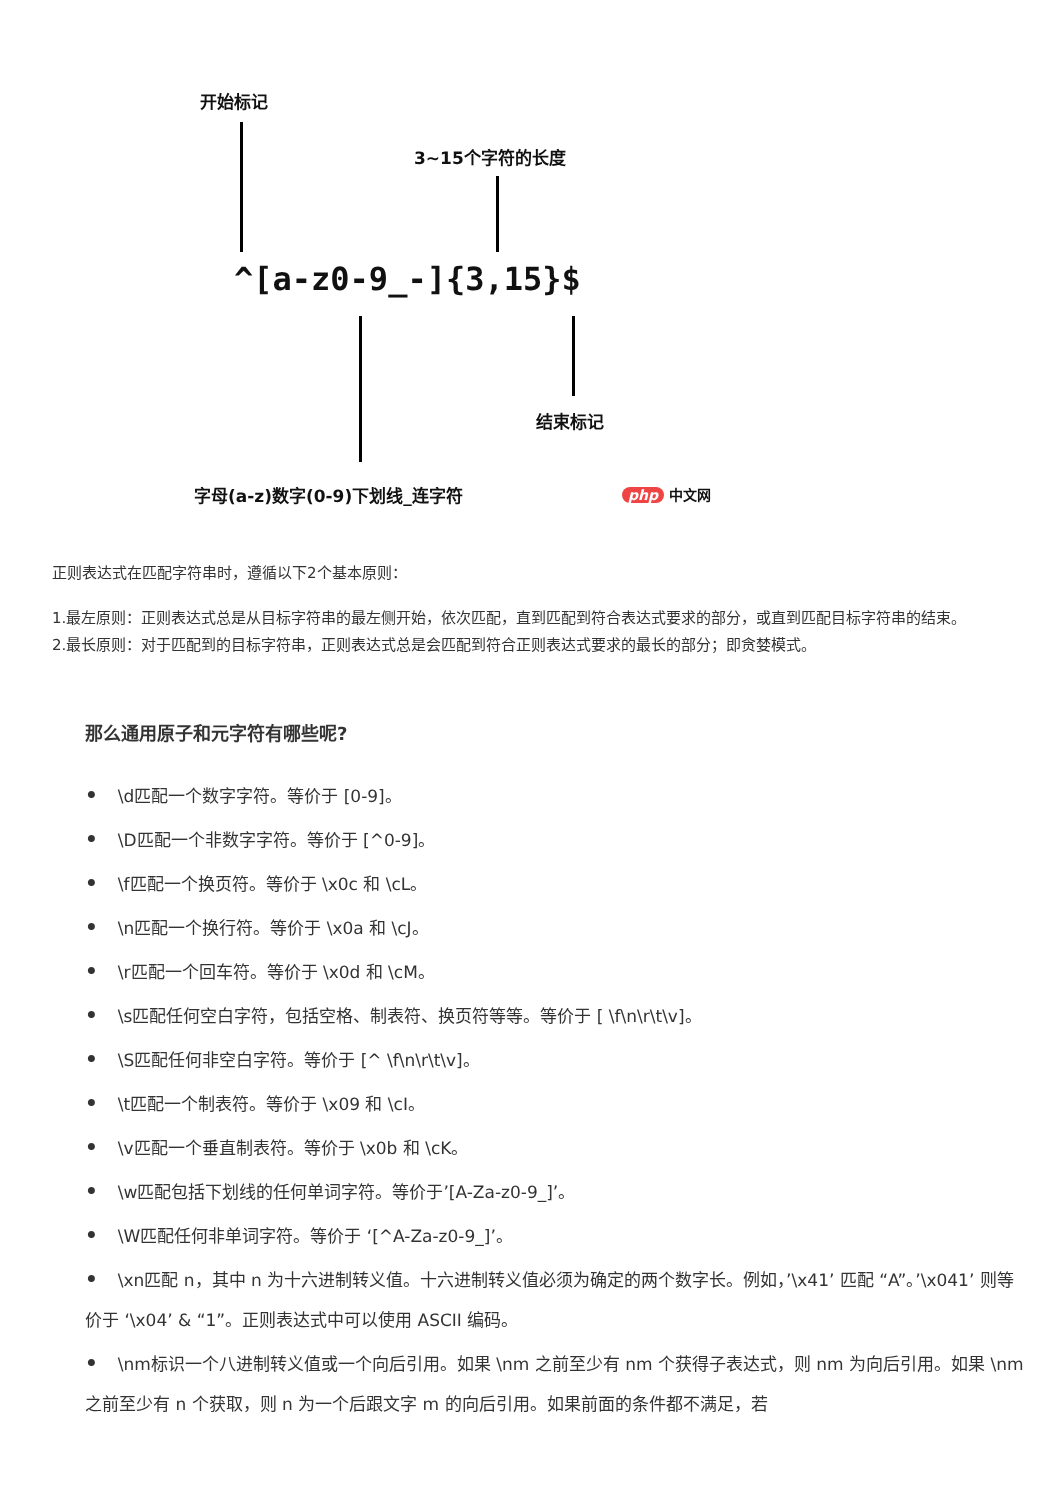开始标记
3~15个字符的长度
^[a-z0-9_-]{3,15}$
结束标记
字母(a-z)数字(0-9)下划线_连字符 php 中文网
正则表达式在匹配字符串时，遵循以下2个基本原则：
1.最左原则：正则表达式总是从目标字符串的最左侧开始，依次匹配，直到匹配到符合表达式要求的部分，或直到匹配目标字符串的结束。
2.最长原则：对于匹配到的目标字符串，正则表达式总是会匹配到符合正则表达式要求的最长的部分；即贪婪模式。
那么通用原子和元字符有哪些呢?
• \d匹配一个数字字符。等价于 [0-9]。
• \D匹配一个非数字字符。等价于 [^0-9]。
• \f匹配一个换页符。等价于 \x0c 和 \cL。
• \n匹配一个换行符。等价于 \x0a 和 \cJ。
• \r匹配一个回车符。等价于 \x0d 和 \cM。
• \s匹配任何空白字符，包括空格、制表符、换页符等等。等价于 [ \f\n\r\t\v]。
• \S匹配任何非空白字符。等价于 [^ \f\n\r\t\v]。
• \t匹配一个制表符。等价于 \x09 和 \cI。
• \v匹配一个垂直制表符。等价于 \x0b 和 \cK。
• \w匹配包括下划线的任何单词字符。等价于’[A-Za-z0-9_]’。
• \W匹配任何非单词字符。等价于 ‘[^A-Za-z0-9_]’。
• \xn匹配 n，其中 n 为十六进制转义值。十六进制转义值必须为确定的两个数字长。例如，’\x41’ 匹配 “A”。’\x041’ 则等价于 ‘\x04’ & “1”。正则表达式中可以使用 ASCII 编码。
• \nm标识一个八进制转义值或一个向后引用。如果 \nm 之前至少有 nm 个获得子表达式，则 nm 为向后引用。如果 \nm 之前至少有 n 个获取，则 n 为一个后跟文字 m 的向后引用。如果前面的条件都不满足，若